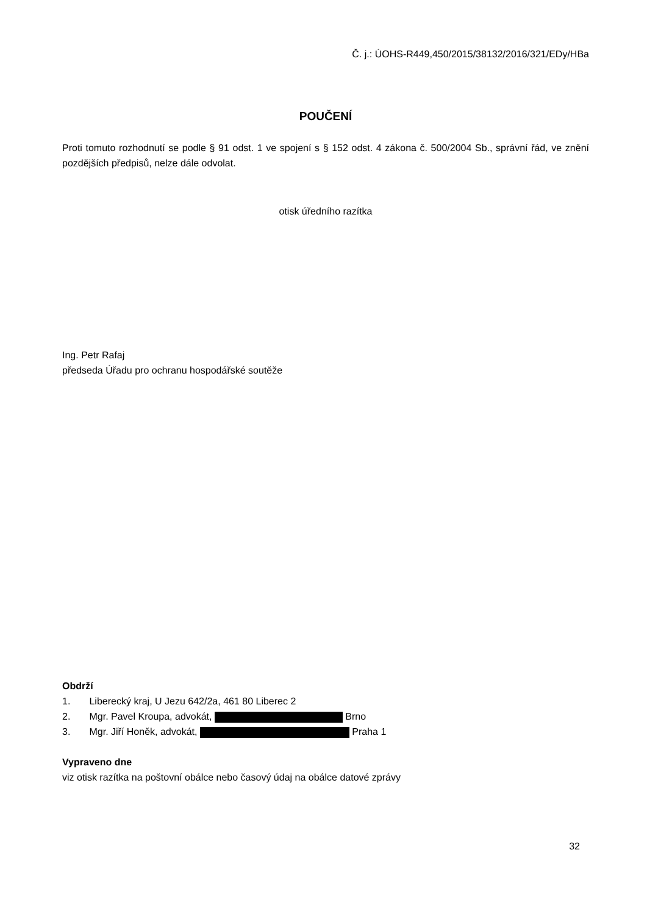Č. j.: ÚOHS-R449,450/2015/38132/2016/321/EDy/HBa
POUČENÍ
Proti tomuto rozhodnutí se podle § 91 odst. 1 ve spojení s § 152 odst. 4 zákona č. 500/2004 Sb., správní řád, ve znění pozdějších předpisů, nelze dále odvolat.
otisk úředního razítka
Ing. Petr Rafaj
předseda Úřadu pro ochranu hospodářské soutěže
Obdrží
1. Liberecký kraj, U Jezu 642/2a, 461 80 Liberec 2
2. Mgr. Pavel Kroupa, advokát, Brno
3. Mgr. Jiří Honěk, advokát, Praha 1
Vypraveno dne
viz otisk razítka na poštovní obálce nebo časový údaj na obálce datové zprávy
32